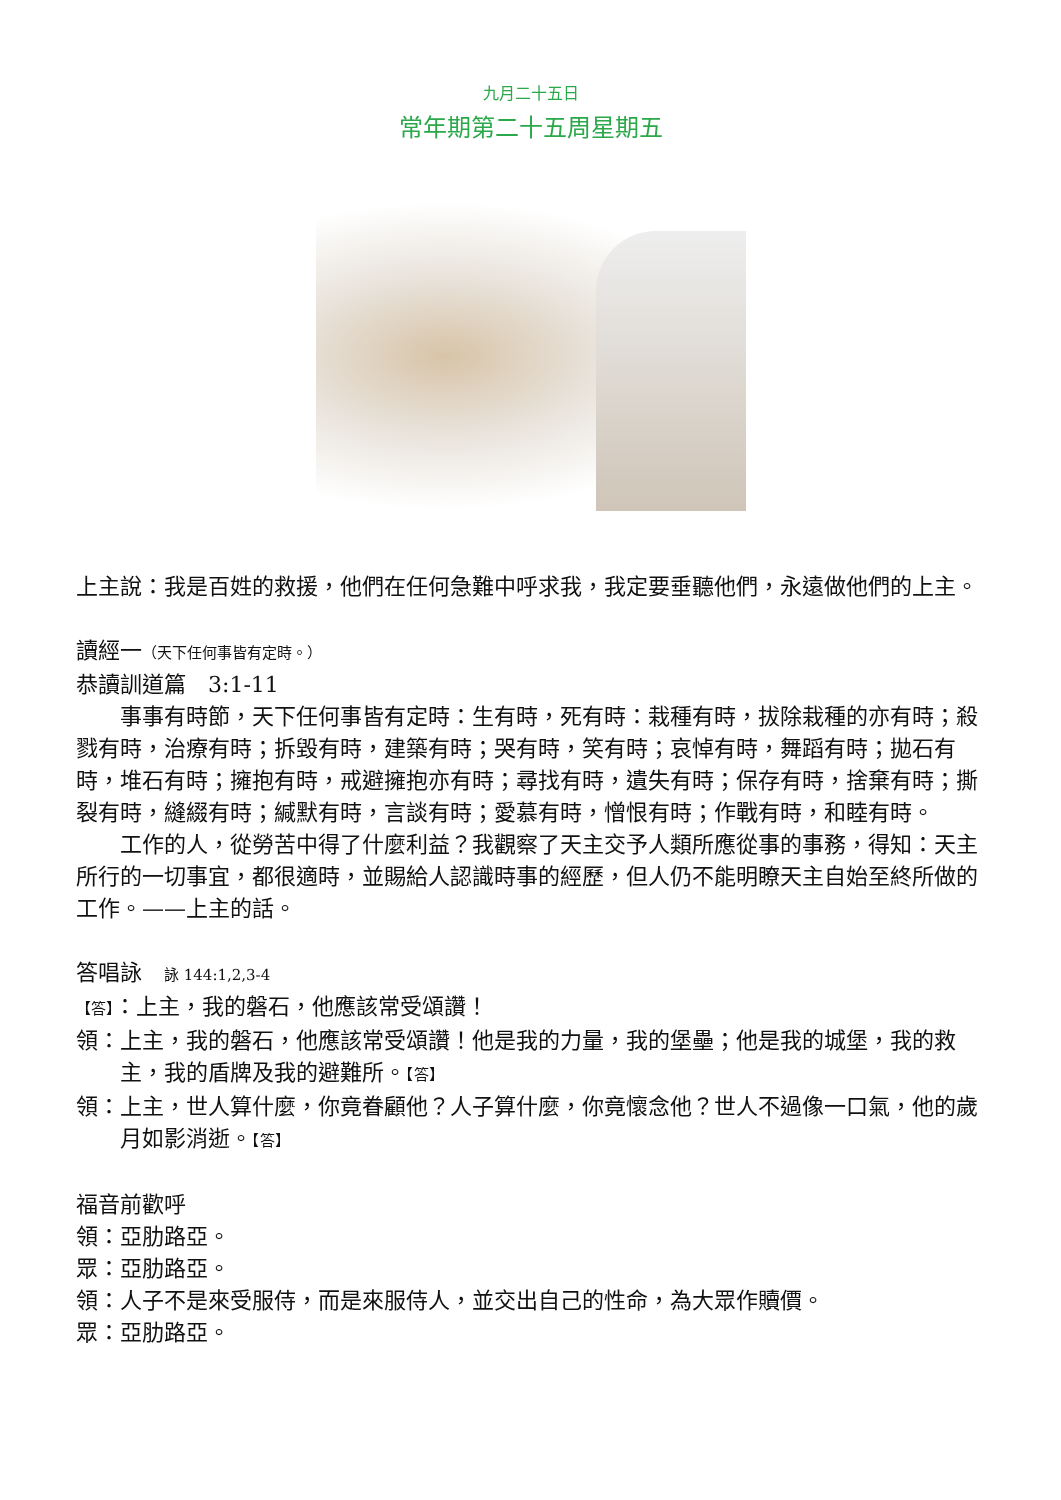九月二十五日
常年期第二十五周星期五
上主說：我是百姓的救援，他們在任何急難中呼求我，我定要垂聽他們，永遠做他們的上主。
讀經一（天下任何事皆有定時。）
恭讀訓道篇　3:1-11
事事有時節，天下任何事皆有定時：生有時，死有時：栽種有時，拔除栽種的亦有時；殺戮有時，治療有時；拆毀有時，建築有時；哭有時，笑有時；哀悼有時，舞蹈有時；拋石有時，堆石有時；擁抱有時，戒避擁抱亦有時；尋找有時，遺失有時；保存有時，捨棄有時；撕裂有時，縫綴有時；緘默有時，言談有時；愛慕有時，憎恨有時；作戰有時，和睦有時。
工作的人，從勞苦中得了什麼利益？我觀察了天主交予人類所應從事的事務，得知：天主所行的一切事宜，都很適時，並賜給人認識時事的經歷，但人仍不能明瞭天主自始至終所做的工作。——上主的話。
答唱詠　詠 144:1,2,3-4
【答】：上主，我的磐石，他應該常受頌讚！
領：上主，我的磐石，他應該常受頌讚！他是我的力量，我的堡壘；他是我的城堡，我的救主，我的盾牌及我的避難所。【答】
領：上主，世人算什麼，你竟眷顧他？人子算什麼，你竟懷念他？世人不過像一口氣，他的歲月如影消逝。【答】
福音前歡呼
領：亞肋路亞。
眾：亞肋路亞。
領：人子不是來受服侍，而是來服侍人，並交出自己的性命，為大眾作贖價。
眾：亞肋路亞。